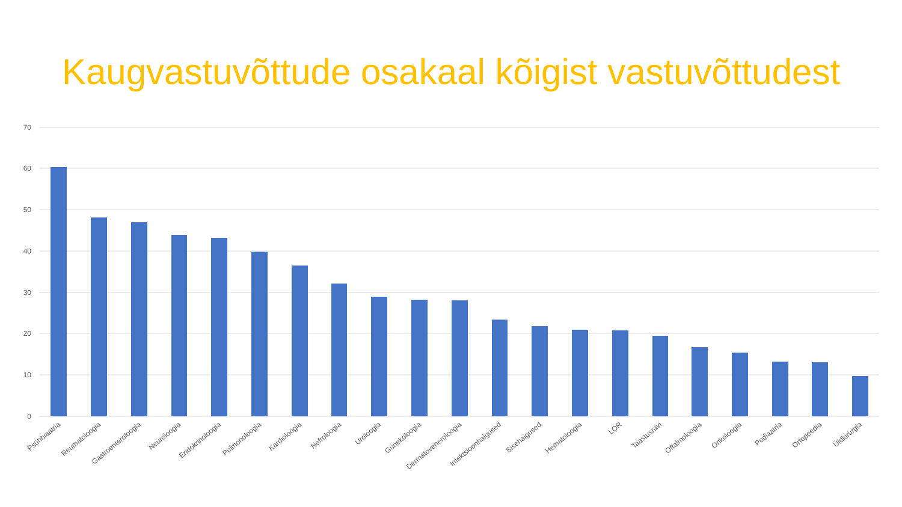Kaugvastuvõttude osakaal kõigist vastuvõttudest
70
60
50
40
30
20
10
0
Psühhiaatria
Reumatoloogia
Gastroenteroloogia
Neuroloogia
Endokrinoloogia
Pulmonoloogia
Kardioloogia
Nefroloogia
Uroloogia
Günekoloogia
Dermatoveneroloogia
Infektsioonhaigused
Sisehaigused
Hematoloogia
LOR
Taastusravi
Oftalmoloogia
Onkoloogia
Pediaatria
Ortopeedia
Üldkirurgia